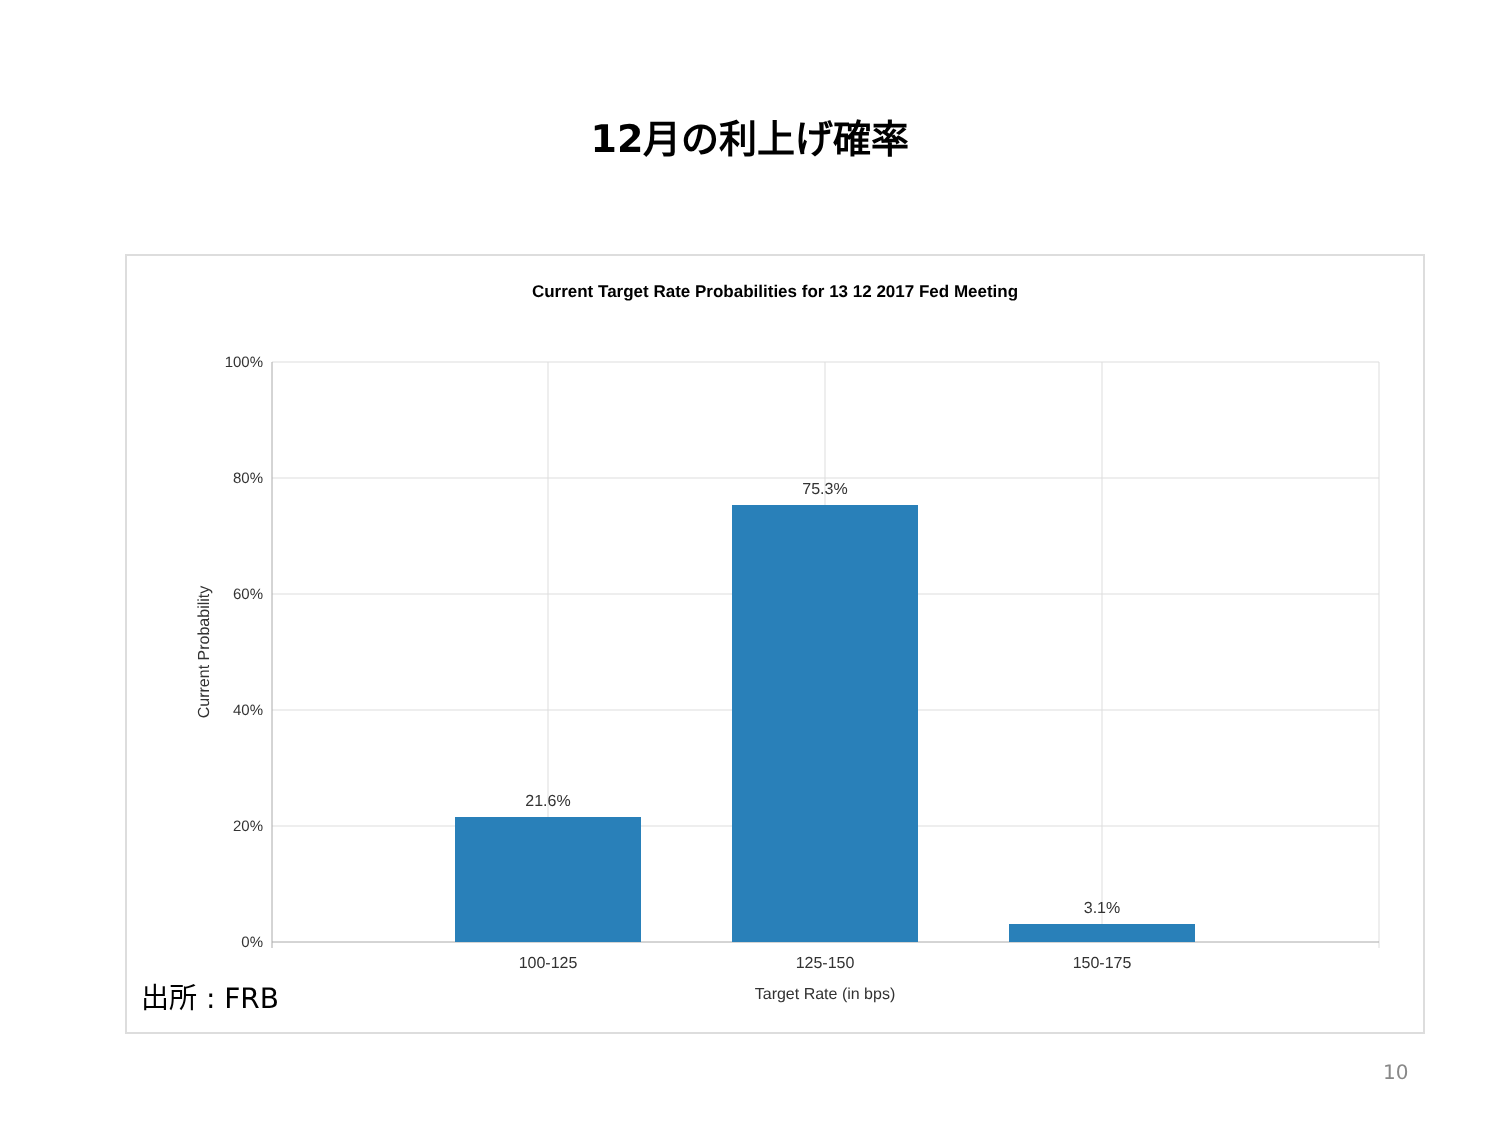12月の利上げ確率
Current Target Rate Probabilities for 13 12 2017 Fed Meeting
100%
80%
60%
40%
20%
0%
21.6%
75.3%
3.1%
100-125
125-150
150-175
Target Rate (in bps)
Current Probability
出所 : FRB
10